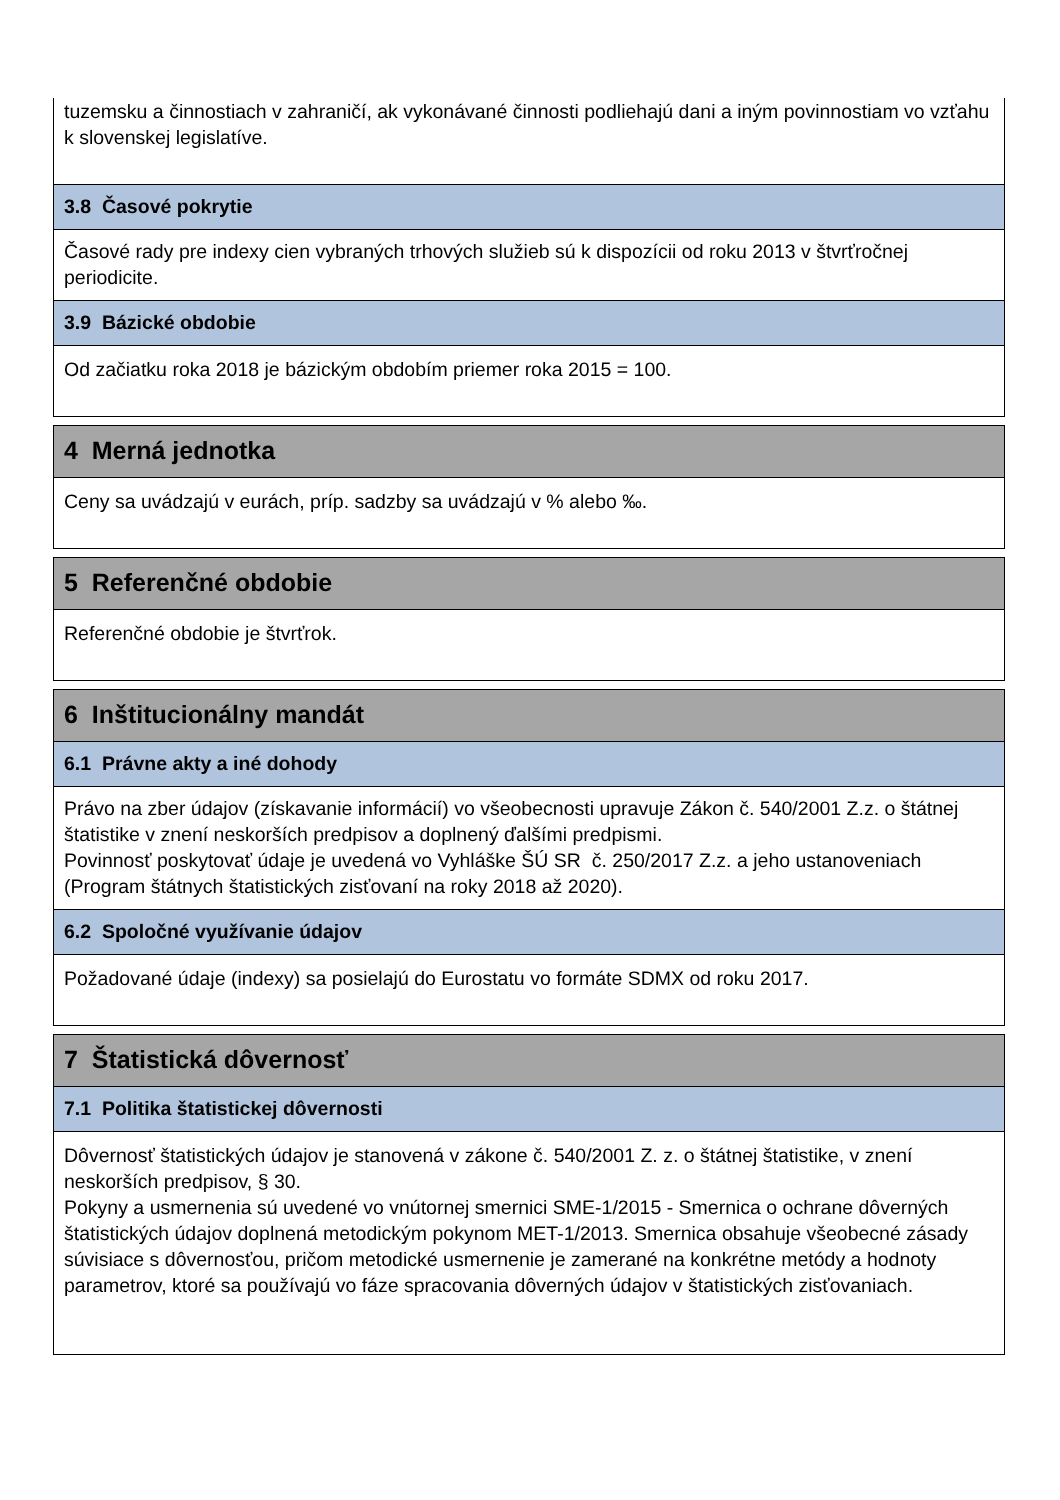tuzemsku a činnostiach v zahraničí, ak vykonávané činnosti podliehajú dani a iným povinnostiam vo vzťahu k slovenskej legislatíve.
3.8 Časové pokrytie
Časové rady pre indexy cien vybraných trhových služieb sú k dispozícii od roku 2013 v štvrťročnej periodicite.
3.9 Bázické obdobie
Od začiatku roka 2018 je bázickým obdobím priemer roka 2015 = 100.
4 Merná jednotka
Ceny sa uvádzajú v eurách, príp. sadzby sa uvádzajú v % alebo ‰.
5 Referenčné obdobie
Referenčné obdobie je štvrťrok.
6 Inštitucionálny mandát
6.1 Právne akty a iné dohody
Právo na zber údajov (získavanie informácií) vo všeobecnosti upravuje Zákon č. 540/2001 Z.z. o štátnej štatistike v znení neskorších predpisov a doplnený ďalšími predpismi.
Povinnosť poskytovať údaje je uvedená vo Vyhláške ŠÚ SR č. 250/2017 Z.z. a jeho ustanoveniach (Program štátnych štatistických zisťovaní na roky 2018 až 2020).
6.2 Spoločné využívanie údajov
Požadované údaje (indexy) sa posielajú do Eurostatu vo formáte SDMX od roku 2017.
7 Štatistická dôvernosť
7.1 Politika štatistickej dôvernosti
Dôvernosť štatistických údajov je stanovená v zákone č. 540/2001 Z. z. o štátnej štatistike, v znení neskorších predpisov, § 30.
Pokyny a usmernenia sú uvedené vo vnútornej smernici SME-1/2015 - Smernica o ochrane dôverných štatistických údajov doplnená metodickým pokynom MET-1/2013. Smernica obsahuje všeobecné zásady súvisiace s dôvernosťou, pričom metodické usmernenie je zamerané na konkrétne metódy a hodnoty parametrov, ktoré sa používajú vo fáze spracovania dôverných údajov v štatistických zisťovaniach.